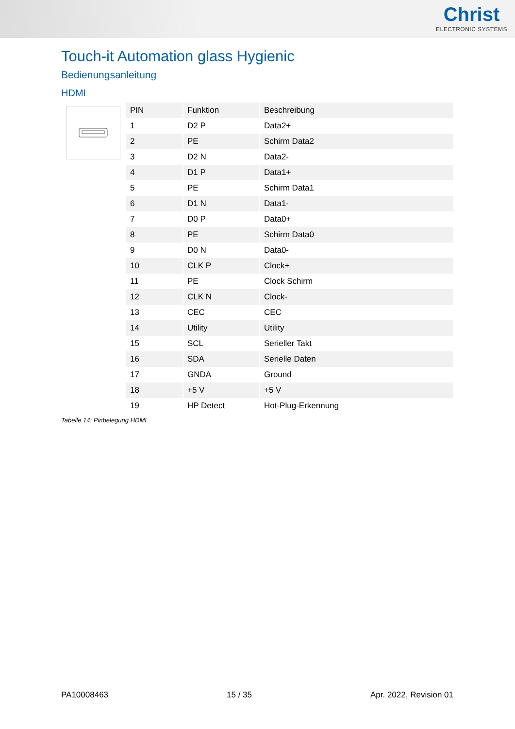Christ
ELECTRONIC SYSTEMS
Touch-it Automation glass Hygienic
Bedienungsanleitung
HDMI
| PIN | Funktion | Beschreibung |
| --- | --- | --- |
| 1 | D2 P | Data2+ |
| 2 | PE | Schirm Data2 |
| 3 | D2 N | Data2- |
| 4 | D1 P | Data1+ |
| 5 | PE | Schirm Data1 |
| 6 | D1 N | Data1- |
| 7 | D0 P | Data0+ |
| 8 | PE | Schirm Data0 |
| 9 | D0 N | Data0- |
| 10 | CLK P | Clock+ |
| 11 | PE | Clock Schirm |
| 12 | CLK N | Clock- |
| 13 | CEC | CEC |
| 14 | Utility | Utility |
| 15 | SCL | Serieller Takt |
| 16 | SDA | Serielle Daten |
| 17 | GNDA | Ground |
| 18 | +5 V | +5 V |
| 19 | HP Detect | Hot-Plug-Erkennung |
Tabelle 14: Pinbelegung HDMI
PA10008463 15 / 35 Apr. 2022, Revision 01